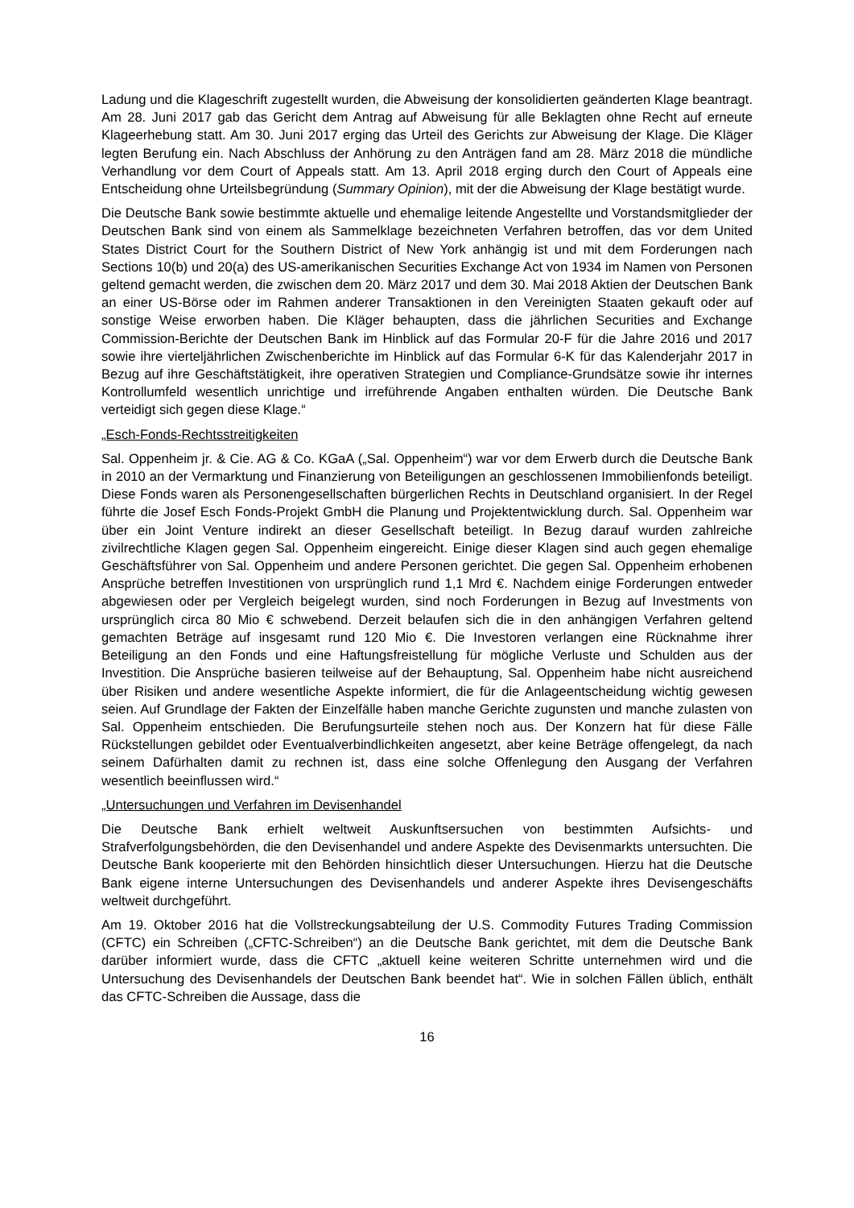Ladung und die Klageschrift zugestellt wurden, die Abweisung der konsolidierten geänderten Klage beantragt. Am 28. Juni 2017 gab das Gericht dem Antrag auf Abweisung für alle Beklagten ohne Recht auf erneute Klageerhebung statt. Am 30. Juni 2017 erging das Urteil des Gerichts zur Abweisung der Klage. Die Kläger legten Berufung ein. Nach Abschluss der Anhörung zu den Anträgen fand am 28. März 2018 die mündliche Verhandlung vor dem Court of Appeals statt. Am 13. April 2018 erging durch den Court of Appeals eine Entscheidung ohne Urteilsbegründung (Summary Opinion), mit der die Abweisung der Klage bestätigt wurde.
Die Deutsche Bank sowie bestimmte aktuelle und ehemalige leitende Angestellte und Vorstandsmitglieder der Deutschen Bank sind von einem als Sammelklage bezeichneten Verfahren betroffen, das vor dem United States District Court for the Southern District of New York anhängig ist und mit dem Forderungen nach Sections 10(b) und 20(a) des US-amerikanischen Securities Exchange Act von 1934 im Namen von Personen geltend gemacht werden, die zwischen dem 20. März 2017 und dem 30. Mai 2018 Aktien der Deutschen Bank an einer US-Börse oder im Rahmen anderer Transaktionen in den Vereinigten Staaten gekauft oder auf sonstige Weise erworben haben. Die Kläger behaupten, dass die jährlichen Securities and Exchange Commission-Berichte der Deutschen Bank im Hinblick auf das Formular 20-F für die Jahre 2016 und 2017 sowie ihre vierteljährlichen Zwischenberichte im Hinblick auf das Formular 6-K für das Kalenderjahr 2017 in Bezug auf ihre Geschäftstätigkeit, ihre operativen Strategien und Compliance-Grundsätze sowie ihr internes Kontrollumfeld wesentlich unrichtige und irreführende Angaben enthalten würden. Die Deutsche Bank verteidigt sich gegen diese Klage.“
„Esch-Fonds-Rechtsstreitigkeiten
Sal. Oppenheim jr. & Cie. AG & Co. KGaA („Sal. Oppenheim“) war vor dem Erwerb durch die Deutsche Bank in 2010 an der Vermarktung und Finanzierung von Beteiligungen an geschlossenen Immobilienfonds beteiligt. Diese Fonds waren als Personengesellschaften bürgerlichen Rechts in Deutschland organisiert. In der Regel führte die Josef Esch Fonds-Projekt GmbH die Planung und Projektentwicklung durch. Sal. Oppenheim war über ein Joint Venture indirekt an dieser Gesellschaft beteiligt. In Bezug darauf wurden zahlreiche zivilrechtliche Klagen gegen Sal. Oppenheim eingereicht. Einige dieser Klagen sind auch gegen ehemalige Geschäftsführer von Sal. Oppenheim und andere Personen gerichtet. Die gegen Sal. Oppenheim erhobenen Ansprüche betreffen Investitionen von ursprünglich rund 1,1 Mrd €. Nachdem einige Forderungen entweder abgewiesen oder per Vergleich beigelegt wurden, sind noch Forderungen in Bezug auf Investments von ursprünglich circa 80 Mio € schwebend. Derzeit belaufen sich die in den anhängigen Verfahren geltend gemachten Beträge auf insgesamt rund 120 Mio €. Die Investoren verlangen eine Rücknahme ihrer Beteiligung an den Fonds und eine Haftungsfreistellung für mögliche Verluste und Schulden aus der Investition. Die Ansprüche basieren teilweise auf der Behauptung, Sal. Oppenheim habe nicht ausreichend über Risiken und andere wesentliche Aspekte informiert, die für die Anlageentscheidung wichtig gewesen seien. Auf Grundlage der Fakten der Einzelfälle haben manche Gerichte zugunsten und manche zulasten von Sal. Oppenheim entschieden. Die Berufungsurteile stehen noch aus. Der Konzern hat für diese Fälle Rückstellungen gebildet oder Eventualverbindlichkeiten angesetzt, aber keine Beträge offengelegt, da nach seinem Dafürhalten damit zu rechnen ist, dass eine solche Offenlegung den Ausgang der Verfahren wesentlich beeinflussen wird.“
„Untersuchungen und Verfahren im Devisenhandel
Die Deutsche Bank erhielt weltweit Auskunftsersuchen von bestimmten Aufsichts- und Strafverfolgungsbehörden, die den Devisenhandel und andere Aspekte des Devisenmarkts untersuchten. Die Deutsche Bank kooperierte mit den Behörden hinsichtlich dieser Untersuchungen. Hierzu hat die Deutsche Bank eigene interne Untersuchungen des Devisenhandels und anderer Aspekte ihres Devisengeschäfts weltweit durchgeführt.
Am 19. Oktober 2016 hat die Vollstreckungsabteilung der U.S. Commodity Futures Trading Commission (CFTC) ein Schreiben („CFTC-Schreiben“) an die Deutsche Bank gerichtet, mit dem die Deutsche Bank darüber informiert wurde, dass die CFTC „aktuell keine weiteren Schritte unternehmen wird und die Untersuchung des Devisenhandels der Deutschen Bank beendet hat“. Wie in solchen Fällen üblich, enthält das CFTC-Schreiben die Aussage, dass die
16